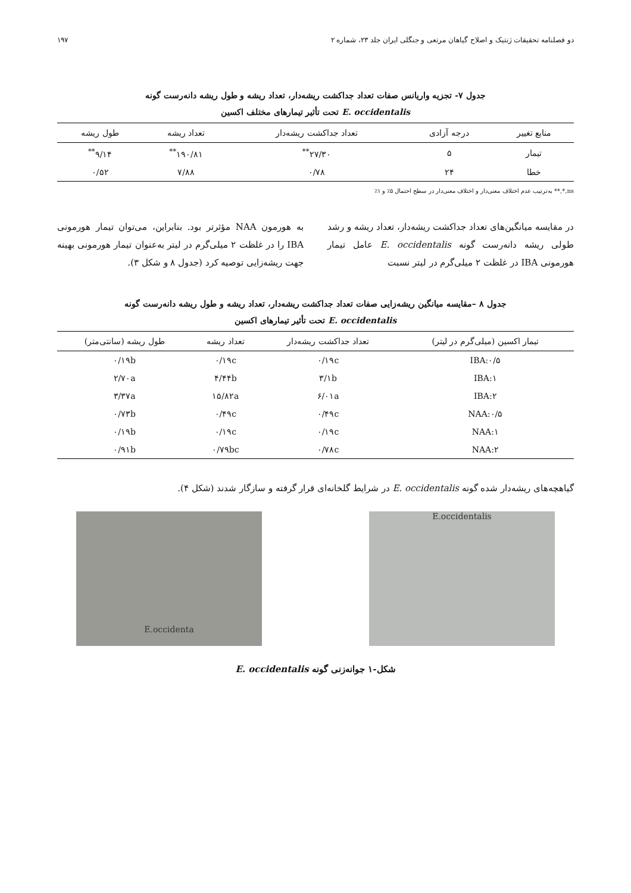دو فصلنامه تحقیقات ژنتیک و اصلاح گیاهان مرتعی و جنگلی ایران جلد ۲۳، شماره ۲ ۱۹۷
جدول ۷- تجزیه واریانس صفات تعداد جداکشت ریشه‌دار، تعداد ریشه و طول ریشه دانه‌رست گونه
E. occidentalis تحت تأثیر تیمارهای مختلف اکسین
| منابع تغییر | درجه آزادی | تعداد جداکشت ریشه‌دار | تعداد ریشه | طول ریشه |
| --- | --- | --- | --- | --- |
| تیمار | ۵ | ۲۷/۳۰<sup>**</sup> | ۱۹۰/۸۱<sup>**</sup> | ۹/۱۴<sup>**</sup> |
| خطا | ۲۴ | ۰/۷۸ | ۷/۸۸ | ۰/۵۲ |
ns,*,** به‌ترتیب عدم اختلاف معنی‌دار و اختلاف معنی‌دار در سطح احتمال ۵٪ و ۱٪
در مقایسه میانگین‌های تعداد جداکشت ریشه‌دار، تعداد ریشه و رشد طولی ریشه دانه‌رست گونه E. occidentalis عامل تیمار هورمونی IBA در غلظت ۲ میلی‌گرم در لیتر نسبت
به هورمون NAA مؤثرتر بود. بنابراین، می‌توان تیمار هورمونی IBA را در غلظت ۲ میلی‌گرم در لیتر به‌عنوان تیمار هورمونی بهینه جهت ریشه‌زایی توصیه کرد (جدول ۸ و شکل ۳).
جدول ۸ –مقایسه میانگین ریشه‌زایی صفات تعداد جداکشت ریشه‌دار، تعداد ریشه و طول ریشه دانه‌رست گونه
E. occidentalis تحت تأثیر تیمارهای اکسین
| تیمار اکسین (میلی‌گرم در لیتر) | تعداد جداکشت ریشه‌دار | تعداد ریشه | طول ریشه (سانتی‌متر) |
| --- | --- | --- | --- |
| IBA:۰/۵ | ۰/۱۹c | ۰/۱۹c | ۰/۱۹b |
| IBA:۱ | ۳/۱b | ۴/۴۴b | ۲/۷۰a |
| IBA:۲ | ۶/۰۱a | ۱۵/۸۲a | ۳/۳۷a |
| NAA:۰/۵ | ۰/۴۹c | ۰/۴۹c | ۰/۷۳b |
| NAA:۱ | ۰/۱۹c | ۰/۱۹c | ۰/۱۹b |
| NAA:۲ | ۰/۷۸c | ۰/۷۹bc | ۰/۹۱b |
گیاهچه‌های ریشه‌دار شده گونه E. occidentalis در شرایط گلخانه‌ای قرار گرفته و سازگار شدند (شکل ۴).
E.occidentalis E.occidenta
شکل-۱ جوانه‌زنی گونه E. occidentalis